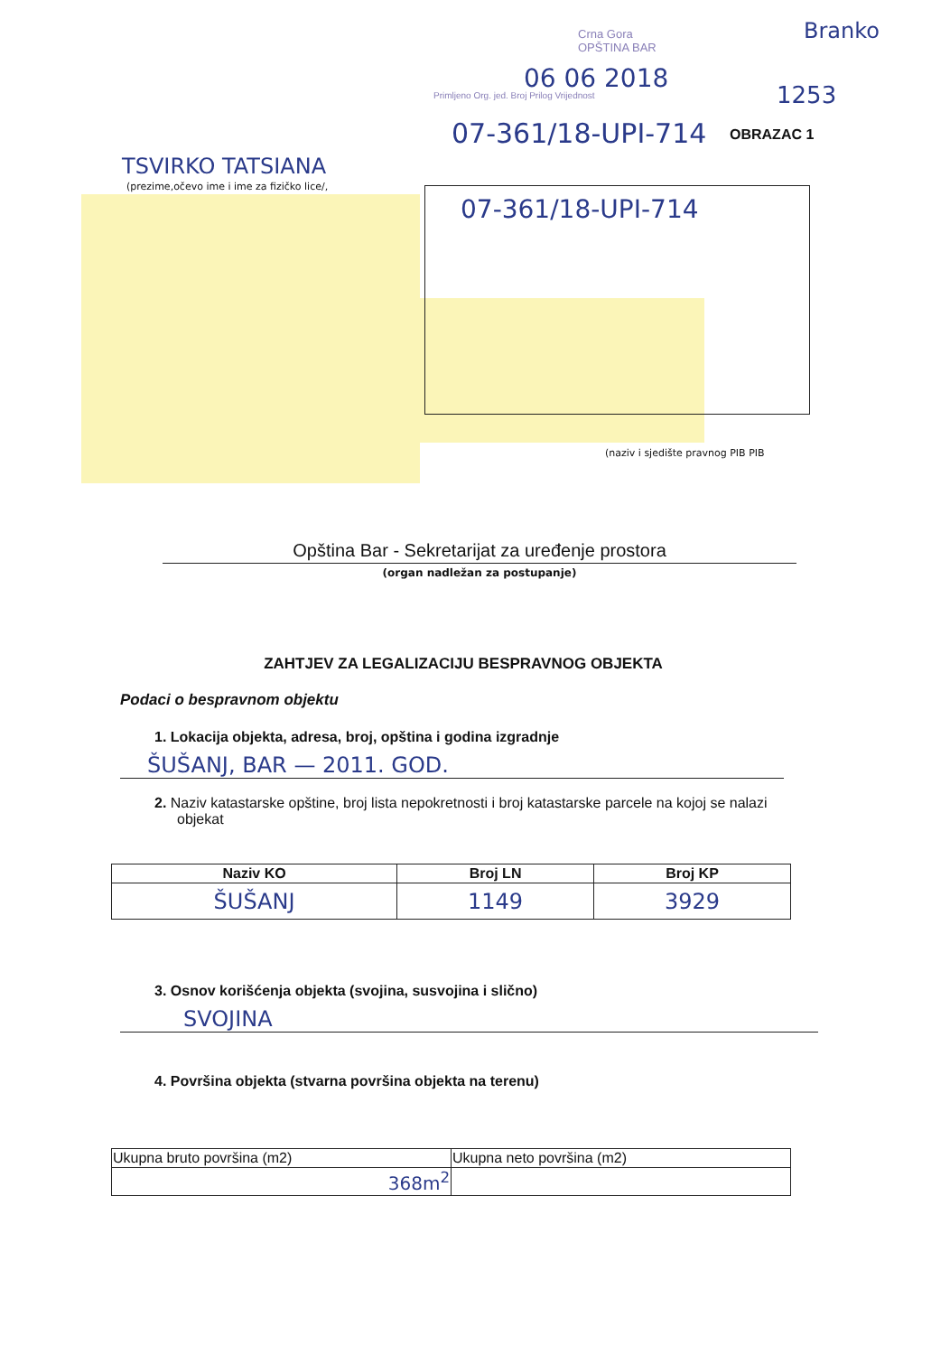Branko
1253
Crna Gora
OPŠTINA BAR
06 06 2018
Primljeno Org. jed. Broj Prilog Vrijednost
07-361/18-UPI-714 OBRAZAC 1
TSVIRKO TATSIANA
(prezime,očevo ime i ime za fizičko lice/,
07-361/18-UPI-714
(naziv i sjedište pravnog PIB PIB
Opština Bar - Sekretarijat za uređenje prostora
(organ nadležan za postupanje)
ZAHTJEV ZA LEGALIZACIJU BESPRAVNOG OBJEKTA
Podaci o bespravnom objektu
1. Lokacija objekta, adresa, broj, opština i godina izgradnje
ŠUŠANJ, BAR — 2011. GOD.
2. Naziv katastarske opštine, broj lista nepokretnosti i broj katastarske parcele na kojoj se nalazi objekat
| Naziv KO | Broj LN | Broj KP |
| --- | --- | --- |
| ŠUŠANJ | 1149 | 3929 |
3. Osnov korišćenja objekta (svojina, susvojina i slično)
SVOJINA
4. Površina objekta (stvarna površina objekta na terenu)
| Ukupna bruto površina (m2) | Ukupna neto površina (m2) |
| 368m<sup>2</sup> | |